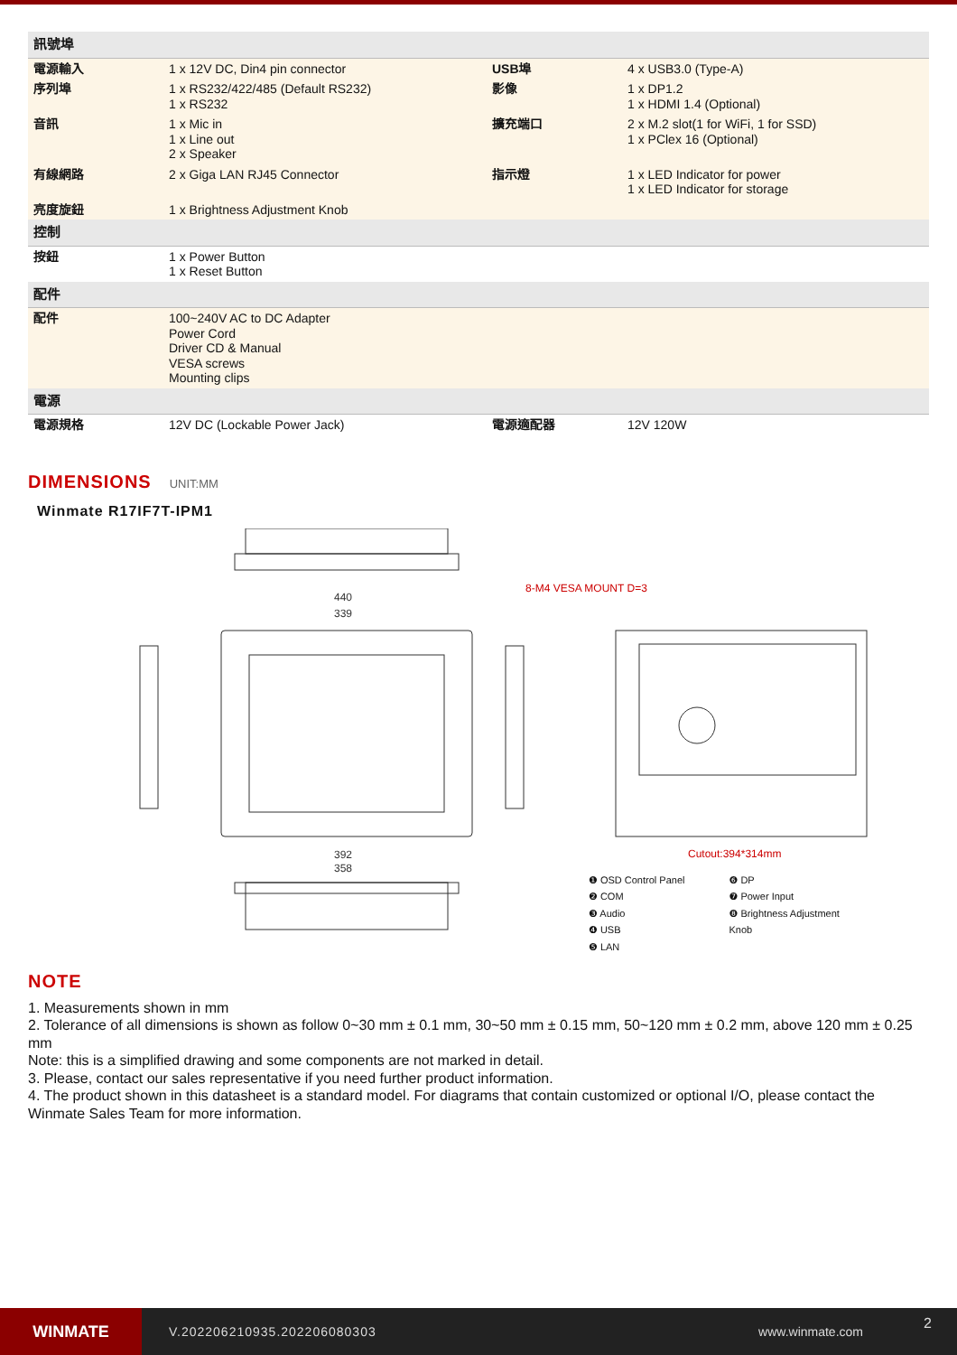| 訊號埠 | | | |
| 電源輸入 | 1 x 12V DC, Din4 pin connector | USB埠 | 4 x USB3.0 (Type-A) |
| 序列埠 | 1 x RS232/422/485 (Default RS232) 1 x RS232 | 影像 | 1 x DP1.2 1 x HDMI 1.4 (Optional) |
| 音訊 | 1 x Mic in 1 x Line out 2 x Speaker | 擴充端口 | 2 x M.2 slot(1 for WiFi, 1 for SSD) 1 x PClex 16 (Optional) |
| 有線網路 | 2 x Giga LAN RJ45 Connector | 指示燈 | 1 x LED Indicator for power 1 x LED Indicator for storage |
| 亮度旋鈕 | 1 x Brightness Adjustment Knob | | |
| 控制 | | | |
| 按鈕 | 1 x Power Button 1 x Reset Button | | |
| 配件 | | | |
| 配件 | 100~240V AC to DC Adapter Power Cord Driver CD & Manual VESA screws Mounting clips | | |
| 電源 | | | |
| 電源規格 | 12V DC (Lockable Power Jack) | 電源適配器 | 12V 120W |
DIMENSIONS UNIT:MM
Winmate R17IF7T-IPM1
440
339
392
358
8-M4 VESA MOUNT D=3
Cutout:394*314mm
❶ OSD Control Panel
❷ COM
❸ Audio
❹ USB
❺ LAN
❻ DP
❼ Power Input
❽ Brightness Adjustment Knob
NOTE
1. Measurements shown in mm
2. Tolerance of all dimensions is shown as follow 0~30 mm ± 0.1 mm, 30~50 mm ± 0.15 mm, 50~120 mm ± 0.2 mm, above 120 mm ± 0.25 mm
Note: this is a simplified drawing and some components are not marked in detail.
3. Please, contact our sales representative if you need further product information.
4. The product shown in this datasheet is a standard model. For diagrams that contain customized or optional I/O, please contact the Winmate Sales Team for more information.
WINMATE
V.202206210935.202206080303 www.winmate.com
2